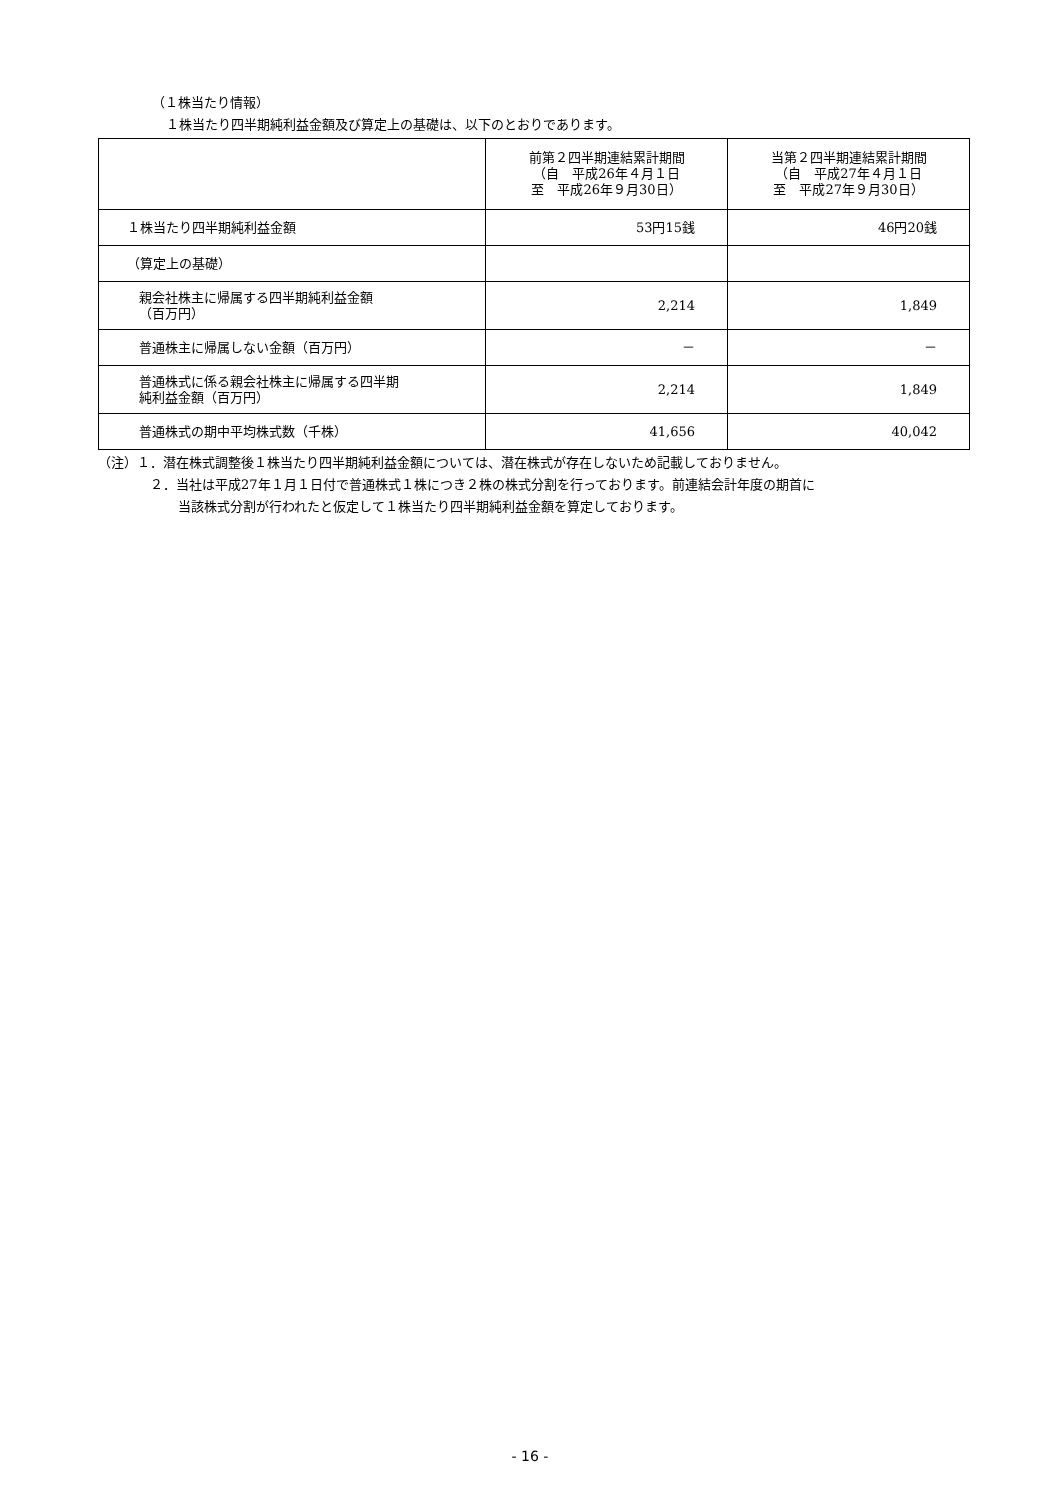（１株当たり情報）
１株当たり四半期純利益金額及び算定上の基礎は、以下のとおりであります。
| | 前第２四半期連結累計期間 （自 平成26年４月１日 至 平成26年９月30日） | 当第２四半期連結累計期間 （自 平成27年４月１日 至 平成27年９月30日） |
| --- | --- | --- |
| １株当たり四半期純利益金額 | 53円15銭 | 46円20銭 |
| （算定上の基礎） | | |
| 親会社株主に帰属する四半期純利益金額 （百万円） | 2,214 | 1,849 |
| 普通株主に帰属しない金額（百万円） | － | － |
| 普通株式に係る親会社株主に帰属する四半期 純利益金額（百万円） | 2,214 | 1,849 |
| 普通株式の期中平均株式数（千株） | 41,656 | 40,042 |
（注）１．潜在株式調整後１株当たり四半期純利益金額については、潜在株式が存在しないため記載しておりません。
２．当社は平成27年１月１日付で普通株式１株につき２株の株式分割を行っております。前連結会計年度の期首に
当該株式分割が行われたと仮定して１株当たり四半期純利益金額を算定しております。
- 16 -